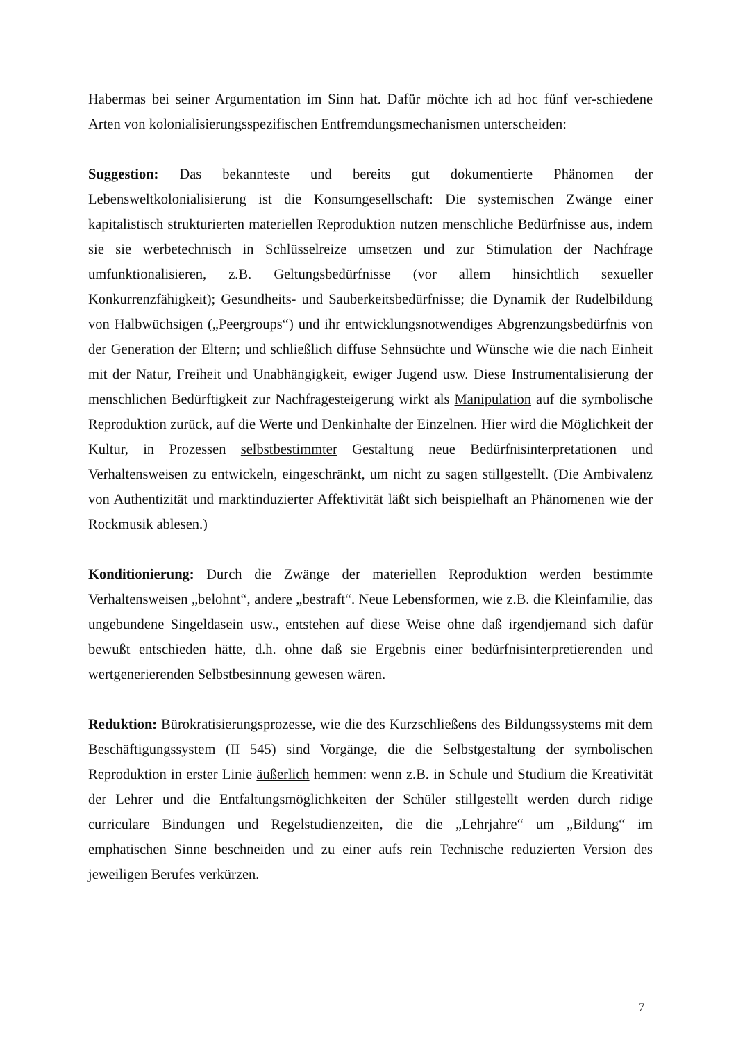Habermas bei seiner Argumentation im Sinn hat. Dafür möchte ich ad hoc fünf ver-schiedene Arten von kolonialisierungsspezifischen Entfremdungsmechanismen unterscheiden:
Suggestion: Das bekannteste und bereits gut dokumentierte Phänomen der Lebensweltkolonialisierung ist die Konsumgesellschaft: Die systemischen Zwänge einer kapitalistisch strukturierten materiellen Reproduktion nutzen menschliche Bedürfnisse aus, indem sie sie werbetechnisch in Schlüsselreize umsetzen und zur Stimulation der Nachfrage umfunktionalisieren, z.B. Geltungsbedürfnisse (vor allem hinsichtlich sexueller Konkurrenzfähigkeit); Gesundheits- und Sauberkeitsbedürfnisse; die Dynamik der Rudelbildung von Halbwüchsigen („Peergroups“) und ihr entwicklungsnotwendiges Abgrenzungsbedürfnis von der Generation der Eltern; und schließlich diffuse Sehnsüchte und Wünsche wie die nach Einheit mit der Natur, Freiheit und Unabhängigkeit, ewiger Jugend usw. Diese Instrumentalisierung der menschlichen Bedürftigkeit zur Nachfragesteigerung wirkt als Manipulation auf die symbolische Reproduktion zurück, auf die Werte und Denkinhalte der Einzelnen. Hier wird die Möglichkeit der Kultur, in Prozessen selbstbestimmter Gestaltung neue Bedürfnisinterpretationen und Verhaltensweisen zu entwickeln, eingeschränkt, um nicht zu sagen stillgestellt. (Die Ambivalenz von Authentizität und marktinduzierter Affektivität läßt sich beispielhaft an Phänomenen wie der Rockmusik ablesen.)
Konditionierung: Durch die Zwänge der materiellen Reproduktion werden bestimmte Verhaltensweisen „belohnt“, andere „bestraft“. Neue Lebensformen, wie z.B. die Kleinfamilie, das ungebundene Singeldasein usw., entstehen auf diese Weise ohne daß irgendjemand sich dafür bewußt entschieden hätte, d.h. ohne daß sie Ergebnis einer bedürfnisinterpretierenden und wertgenerierenden Selbstbesinnung gewesen wären.
Reduktion: Bürokratisierungsprozesse, wie die des Kurzschließens des Bildungssystems mit dem Beschäftigungssystem (II 545) sind Vorgänge, die die Selbstgestaltung der symbolischen Reproduktion in erster Linie äußerlich hemmen: wenn z.B. in Schule und Studium die Kreativität der Lehrer und die Entfaltungsmöglichkeiten der Schüler stillgestellt werden durch ridige curriculare Bindungen und Regelstudienzeiten, die die „Lehrjahre“ um „Bildung“ im emphatischen Sinne beschneiden und zu einer aufs rein Technische reduzierten Version des jeweiligen Berufes verkürzen.
7